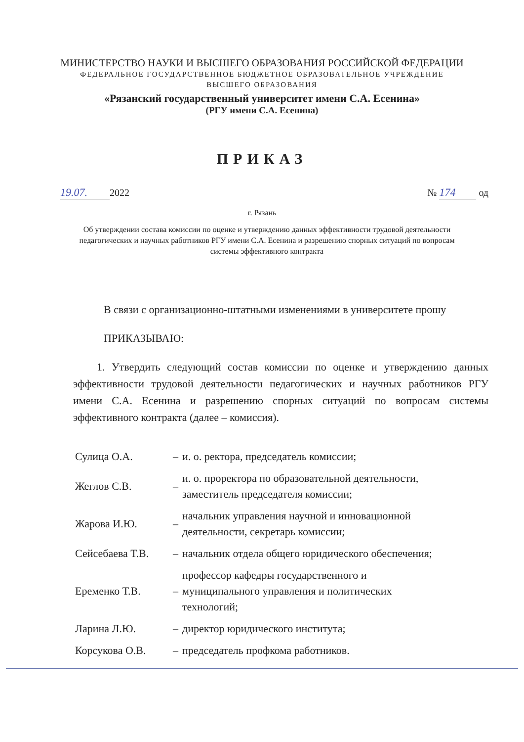МИНИСТЕРСТВО НАУКИ И ВЫСШЕГО ОБРАЗОВАНИЯ РОССИЙСКОЙ ФЕДЕРАЦИИ
ФЕДЕРАЛЬНОЕ ГОСУДАРСТВЕННОЕ БЮДЖЕТНОЕ ОБРАЗОВАТЕЛЬНОЕ УЧРЕЖДЕНИЕ
ВЫСШЕГО ОБРАЗОВАНИЯ
«Рязанский государственный университет имени С.А. Есенина»
(РГУ имени С.А. Есенина)
ПРИКАЗ
19.07. 2022 № 174 од
г. Рязань
Об утверждении состава комиссии по оценке и утверждению данных эффективности трудовой деятельности педагогических и научных работников РГУ имени С.А. Есенина и разрешению спорных ситуаций по вопросам системы эффективного контракта
В связи с организационно-штатными изменениями в университете прошу
ПРИКАЗЫВАЮ:
1. Утвердить следующий состав комиссии по оценке и утверждению данных эффективности трудовой деятельности педагогических и научных работников РГУ имени С.А. Есенина и разрешению спорных ситуаций по вопросам системы эффективного контракта (далее – комиссия).
| Сулица О.А. | – | и. о. ректора, председатель комиссии; |
| Жеглов С.В. | – | и. о. проректора по образовательной деятельности, заместитель председателя комиссии; |
| Жарова И.Ю. | – | начальник управления научной и инновационной деятельности, секретарь комиссии; |
| Сейсебаева Т.В. | – | начальник отдела общего юридического обеспечения; |
| Еременко Т.В. | – | профессор кафедры государственного и муниципального управления и политических технологий; |
| Ларина Л.Ю. | – | директор юридического института; |
| Корсукова О.В. | – | председатель профкома работников. |